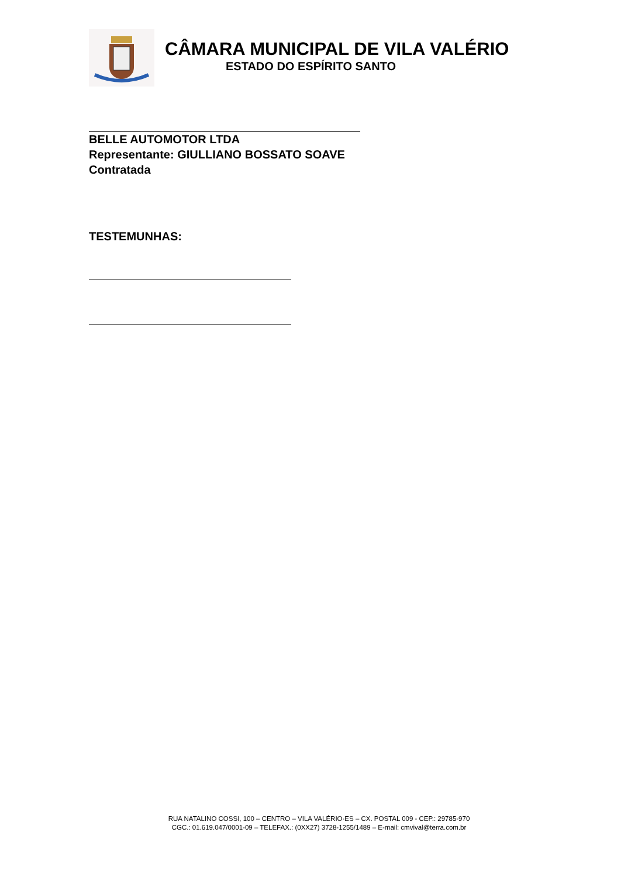CÂMARA MUNICIPAL DE VILA VALÉRIO
ESTADO DO ESPÍRITO SANTO
BELLE AUTOMOTOR LTDA
Representante: GIULLIANO BOSSATO SOAVE
Contratada
TESTEMUNHAS:
RUA NATALINO COSSI, 100 – CENTRO – VILA VALÉRIO-ES – CX. POSTAL 009 - CEP.: 29785-970
CGC.: 01.619.047/0001-09 – TELEFAX.: (0XX27) 3728-1255/1489 – E-mail: cmvival@terra.com.br